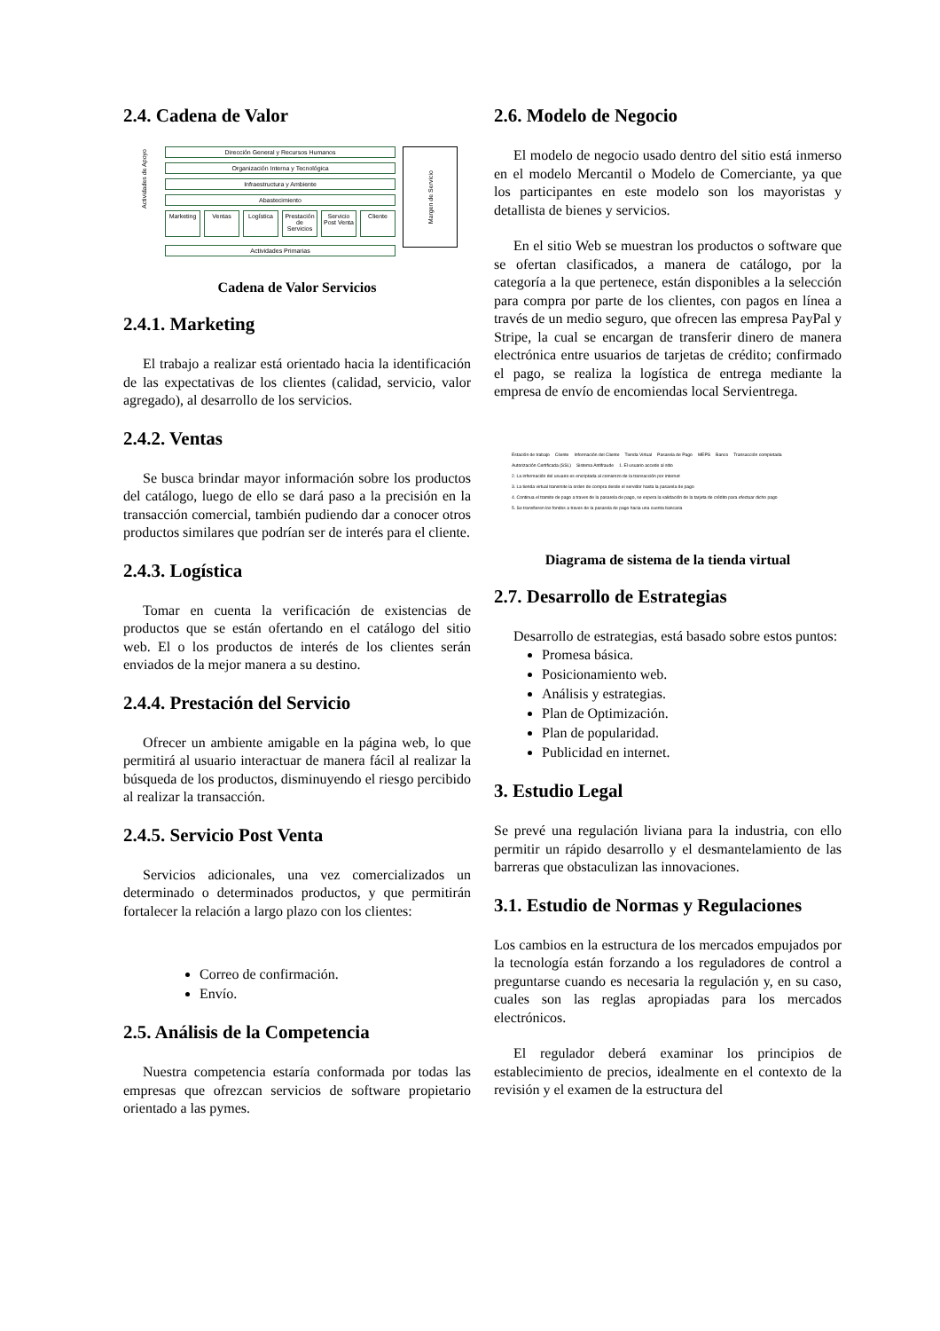2.4. Cadena de Valor
Actividades de Apoyo
Dirección General y Recursos Humanos
Organización Interna y Tecnológica
Infraestructura y Ambiente
Abastecimiento
Marketing
Ventas Logística Prestación de Servicios Servicio Post Venta Cliente
Actividades Primarias
Margen de Servicio
Cadena de Valor Servicios
2.4.1. Marketing
El trabajo a realizar está orientado hacia la identificación de las expectativas de los clientes (calidad, servicio, valor agregado), al desarrollo de los servicios.
2.4.2. Ventas
Se busca brindar mayor información sobre los productos del catálogo, luego de ello se dará paso a la precisión en la transacción comercial, también pudiendo dar a conocer otros productos similares que podrían ser de interés para el cliente.
2.4.3. Logística
Tomar en cuenta la verificación de existencias de productos que se están ofertando en el catálogo del sitio web. El o los productos de interés de los clientes serán enviados de la mejor manera a su destino.
2.4.4. Prestación del Servicio
Ofrecer un ambiente amigable en la página web, lo que permitirá al usuario interactuar de manera fácil al realizar la búsqueda de los productos, disminuyendo el riesgo percibido al realizar la transacción.
2.4.5. Servicio Post Venta
Servicios adicionales, una vez comercializados un determinado o determinados productos, y que permitirán fortalecer la relación a largo plazo con los clientes:
Correo de confirmación.
Envío.
2.5. Análisis de la Competencia
Nuestra competencia estaría conformada por todas las empresas que ofrezcan servicios de software propietario orientado a las pymes.
2.6. Modelo de Negocio
El modelo de negocio usado dentro del sitio está inmerso en el modelo Mercantil o Modelo de Comerciante, ya que los participantes en este modelo son los mayoristas y detallista de bienes y servicios.
En el sitio Web se muestran los productos o software que se ofertan clasificados, a manera de catálogo, por la categoría a la que pertenece, están disponibles a la selección para compra por parte de los clientes, con pagos en línea a través de un medio seguro, que ofrecen las empresa PayPal y Stripe, la cual se encargan de transferir dinero de manera electrónica entre usuarios de tarjetas de crédito; confirmado el pago, se realiza la logística de entrega mediante la empresa de envío de encomiendas local Servientrega.
Estación de trabajo Cliente Información del Cliente Tienda Virtual Pasarela de Pago MEPS Banco Transacción completada Autorización Certificada (SSL) Sistema Antifraude 1. El usuario accede al sitio 2. La información del usuario es encriptada al comienzo de la transacción por internet 3. La tienda virtual transmite la orden de compra desde el servidor hasta la pasarela de pago 4. Continua el tramite de pago a traves de la pasarela de pago, se espera la validación de la tarjeta de crédito para efectuar dicho pago 5. Se transfieren los fondos a traves de la pasarela de pago hacia una cuenta bancaria
Diagrama de sistema de la tienda virtual
2.7. Desarrollo de Estrategias
Desarrollo de estrategias, está basado sobre estos puntos:
Promesa básica.
Posicionamiento web.
Análisis y estrategias.
Plan de Optimización.
Plan de popularidad.
Publicidad en internet.
3. Estudio Legal
Se prevé una regulación liviana para la industria, con ello permitir un rápido desarrollo y el desmantelamiento de las barreras que obstaculizan las innovaciones.
3.1. Estudio de Normas y Regulaciones
Los cambios en la estructura de los mercados empujados por la tecnología están forzando a los reguladores de control a preguntarse cuando es necesaria la regulación y, en su caso, cuales son las reglas apropiadas para los mercados electrónicos.
El regulador deberá examinar los principios de establecimiento de precios, idealmente en el contexto de la revisión y el examen de la estructura del